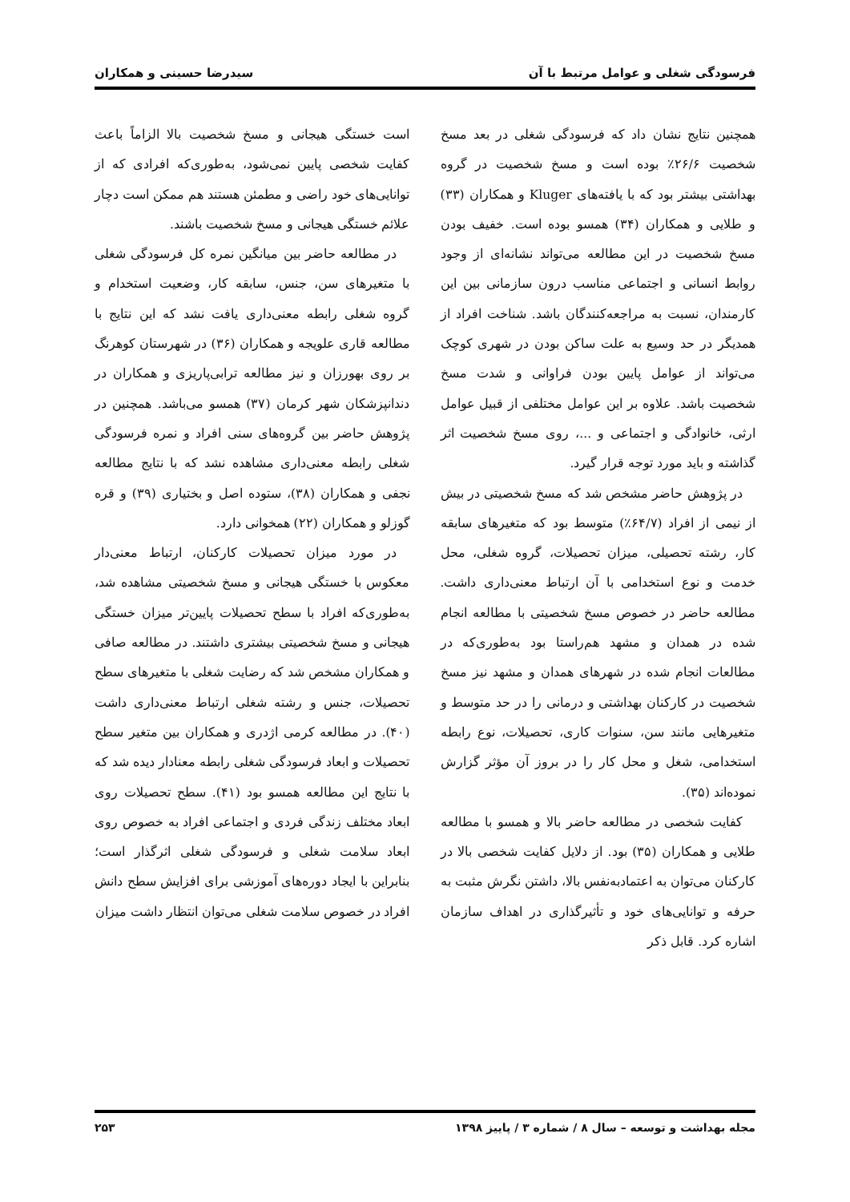فرسودگی شغلی و عوامل مرتبط با آن سیدرضا حسینی و همکاران
همچنین نتایج نشان داد که فرسودگی شغلی در بعد مسخ شخصیت ۲۶/۶٪ بوده است و مسخ شخصیت در گروه بهداشتی بیشتر بود که با یافته‌های Kluger و همکاران (۳۳) و طلایی و همکاران (۳۴) همسو بوده است. خفیف بودن مسخ شخصیت در این مطالعه می‌تواند نشانه‌ای از وجود روابط انسانی و اجتماعی مناسب درون سازمانی بین این کارمندان، نسبت به مراجعه‌کنندگان باشد. شناخت افراد از همدیگر در حد وسیع به علت ساکن بودن در شهری کوچک می‌تواند از عوامل پایین بودن فراوانی و شدت مسخ شخصیت باشد. علاوه بر این عوامل مختلفی از قبیل عوامل ارثی، خانوادگی و اجتماعی و ...، روی مسخ شخصیت اثر گذاشته و باید مورد توجه قرار گیرد.
در پژوهش حاضر مشخص شد که مسخ شخصیتی در بیش از نیمی از افراد (۶۴/۷٪) متوسط بود که متغیرهای سابقه کار، رشته تحصیلی، میزان تحصیلات، گروه شغلی، محل خدمت و نوع استخدامی با آن ارتباط معنی‌داری داشت. مطالعه حاضر در خصوص مسخ شخصیتی با مطالعه انجام شده در همدان و مشهد هم‌راستا بود به‌طوری‌که در مطالعات انجام شده در شهرهای همدان و مشهد نیز مسخ شخصیت در کارکنان بهداشتی و درمانی را در حد متوسط و متغیرهایی مانند سن، سنوات کاری، تحصیلات، نوع رابطه استخدامی، شغل و محل کار را در بروز آن مؤثر گزارش نموده‌اند (۳۵).
کفایت شخصی در مطالعه حاضر بالا و همسو با مطالعه طلایی و همکاران (۳۵) بود. از دلایل کفایت شخصی بالا در کارکنان می‌توان به اعتمادبه‌نفس بالا، داشتن نگرش مثبت به حرفه و توانایی‌های خود و تأثیرگذاری در اهداف سازمان اشاره کرد. قابل ذکر
است خستگی هیجانی و مسخ شخصیت بالا الزاماً باعث کفایت شخصی پایین نمی‌شود، به‌طوری‌که افرادی که از توانایی‌های خود راضی و مطمئن هستند هم ممکن است دچار علائم خستگی هیجانی و مسخ شخصیت باشند.
در مطالعه حاضر بین میانگین نمره کل فرسودگی شغلی با متغیرهای سن، جنس، سابقه کار، وضعیت استخدام و گروه شغلی رابطه معنی‌داری یافت نشد که این نتایج با مطالعه قاری علویجه و همکاران (۳۶) در شهرستان کوهرنگ بر روی بهورزان و نیز مطالعه ترابی‌پاریزی و همکاران در دندانپزشکان شهر کرمان (۳۷) همسو می‌باشد. همچنین در پژوهش حاضر بین گروه‌های سنی افراد و نمره فرسودگی شغلی رابطه معنی‌داری مشاهده نشد که با نتایج مطالعه نجفی و همکاران (۳۸)، ستوده اصل و بختیاری (۳۹) و قره گوزلو و همکاران (۲۲) همخوانی دارد.
در مورد میزان تحصیلات کارکنان، ارتباط معنی‌دار معکوس با خستگی هیجانی و مسخ شخصیتی مشاهده شد، به‌طوری‌که افراد با سطح تحصیلات پایین‌تر میزان خستگی هیجانی و مسخ شخصیتی بیشتری داشتند. در مطالعه صافی و همکاران مشخص شد که رضایت شغلی با متغیرهای سطح تحصیلات، جنس و رشته شغلی ارتباط معنی‌داری داشت (۴۰). در مطالعه کرمی اژدری و همکاران بین متغیر سطح تحصیلات و ابعاد فرسودگی شغلی رابطه معنادار دیده شد که با نتایج این مطالعه همسو بود (۴۱). سطح تحصیلات روی ابعاد مختلف زندگی فردی و اجتماعی افراد به خصوص روی ابعاد سلامت شغلی و فرسودگی شغلی اثرگذار است؛ بنابراین با ایجاد دوره‌های آموزشی برای افزایش سطح دانش افراد در خصوص سلامت شغلی می‌توان انتظار داشت میزان
مجله بهداشت و توسعه – سال ۸ / شماره ۳ / پاییز ۱۳۹۸ ۲۵۳